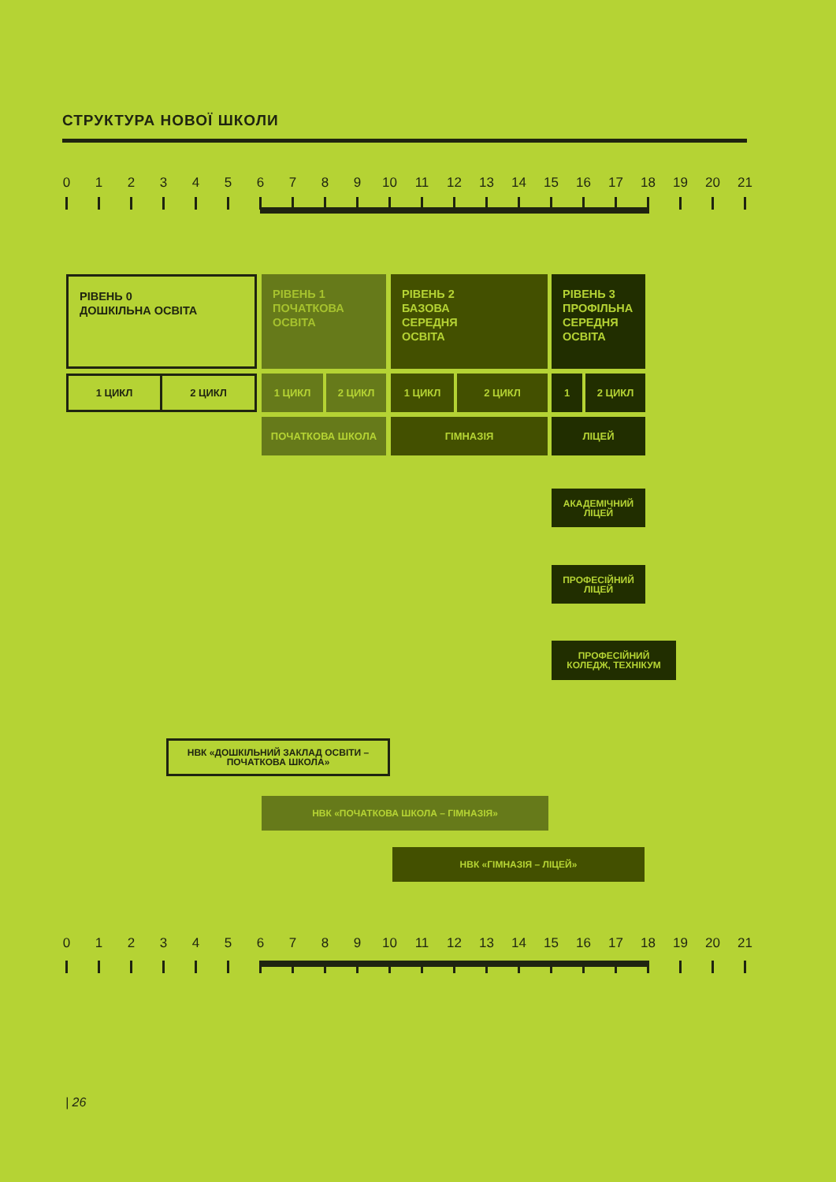СТРУКТУРА НОВОЇ ШКОЛИ
0 1 2 3 4 5 6 7 8 9 10 11 12 13 14 15 16 17 18 19 20 21
РІВЕНЬ 0
ДОШКІЛЬНА ОСВІТА
РІВЕНЬ 1
ПОЧАТКОВА
ОСВІТА
РІВЕНЬ 2
БАЗОВА
СЕРЕДНЯ
ОСВІТА
РІВЕНЬ 3
ПРОФІЛЬНА
СЕРЕДНЯ
ОСВІТА
1 ЦИКЛ 2 ЦИКЛ
1 ЦИКЛ 2 ЦИКЛ 1 ЦИКЛ 2 ЦИКЛ 1 2 ЦИКЛ
ПОЧАТКОВА ШКОЛА ГІМНАЗІЯ ЛІЦЕЙ
АКАДЕМІЧНИЙ
ЛІЦЕЙ
ПРОФЕСІЙНИЙ
ЛІЦЕЙ
ПРОФЕСІЙНИЙ
КОЛЕДЖ, ТЕХНІКУМ
НВК «ДОШКІЛЬНИЙ ЗАКЛАД ОСВІТИ –
ПОЧАТКОВА ШКОЛА»
НВК «ПОЧАТКОВА ШКОЛА – ГІМНАЗІЯ»
НВК «ГІМНАЗІЯ – ЛІЦЕЙ»
0 1 2 3 4 5 6 7 8 9 10 11 12 13 14 15 16 17 18 19 20 21
| 26